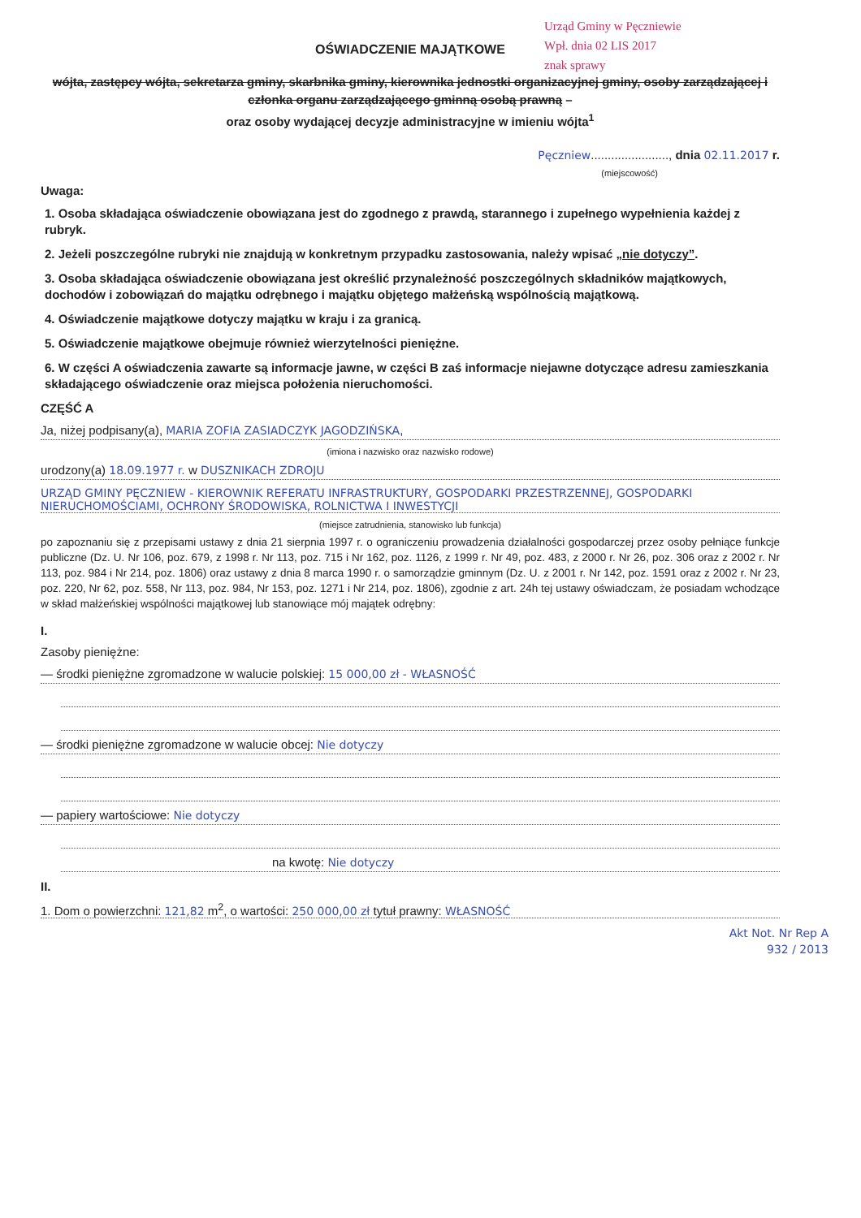Urząd Gminy w Pęczniewie
Wpł. dnia 02 LIS 2017
znak sprawy
OŚWIADCZENIE MAJĄTKOWE
wójta, zastępcy wójta, sekretarza gminy, skarbnika gminy, kierownika jednostki organizacyjnej gminy, osoby zarządzającej i członka organu zarządzającego gminną osobą prawną –
oraz osoby wydającej decyzje administracyjne w imieniu wójta<sup>1</sup>
Pęczniew......................., dnia 02.11.2017 r.
(miejscowość)
Uwaga:
1. Osoba składająca oświadczenie obowiązana jest do zgodnego z prawdą, starannego i zupełnego wypełnienia każdej z rubryk.
2. Jeżeli poszczególne rubryki nie znajdują w konkretnym przypadku zastosowania, należy wpisać „nie dotyczy”.
3. Osoba składająca oświadczenie obowiązana jest określić przynależność poszczególnych składników majątkowych, dochodów i zobowiązań do majątku odrębnego i majątku objętego małżeńską wspólnością majątkową.
4. Oświadczenie majątkowe dotyczy majątku w kraju i za granicą.
5. Oświadczenie majątkowe obejmuje również wierzytelności pieniężne.
6. W części A oświadczenia zawarte są informacje jawne, w części B zaś informacje niejawne dotyczące adresu zamieszkania składającego oświadczenie oraz miejsca położenia nieruchomości.
CZĘŚĆ A
Ja, niżej podpisany(a), MARIA ZOFIA ZASIADCZYK JAGODZIŃSKA,
(imiona i nazwisko oraz nazwisko rodowe)
urodzony(a) 18.09.1977 r. w DUSZNIKACH ZDROJU
URZĄD GMINY PĘCZNIEW - KIEROWNIK REFERATU INFRASTRUKTURY, GOSPODARKI PRZESTRZENNEJ, GOSPODARKI NIERUCHOMOŚCIAMI, OCHRONY ŚRODOWISKA, ROLNICTWA I INWESTYCJI
(miejsce zatrudnienia, stanowisko lub funkcja)
po zapoznaniu się z przepisami ustawy z dnia 21 sierpnia 1997 r. o ograniczeniu prowadzenia działalności gospodarczej przez osoby pełniące funkcje publiczne (Dz. U. Nr 106, poz. 679, z 1998 r. Nr 113, poz. 715 i Nr 162, poz. 1126, z 1999 r. Nr 49, poz. 483, z 2000 r. Nr 26, poz. 306 oraz z 2002 r. Nr 113, poz. 984 i Nr 214, poz. 1806) oraz ustawy z dnia 8 marca 1990 r. o samorządzie gminnym (Dz. U. z 2001 r. Nr 142, poz. 1591 oraz z 2002 r. Nr 23, poz. 220, Nr 62, poz. 558, Nr 113, poz. 984, Nr 153, poz. 1271 i Nr 214, poz. 1806), zgodnie z art. 24h tej ustawy oświadczam, że posiadam wchodzące w skład małżeńskiej wspólności majątkowej lub stanowiące mój majątek odrębny:
I.
Zasoby pieniężne:
— środki pieniężne zgromadzone w walucie polskiej: 15 000,00 zł - WŁASNOŚĆ
— środki pieniężne zgromadzone w walucie obcej: Nie dotyczy
— papiery wartościowe: Nie dotyczy
na kwotę: Nie dotyczy
II.
1. Dom o powierzchni: 121,82 m<sup>2</sup>, o wartości: 250 000,00 zł tytuł prawny: WŁASNOŚĆ
Akt Not. Nr Rep A
932 / 2013